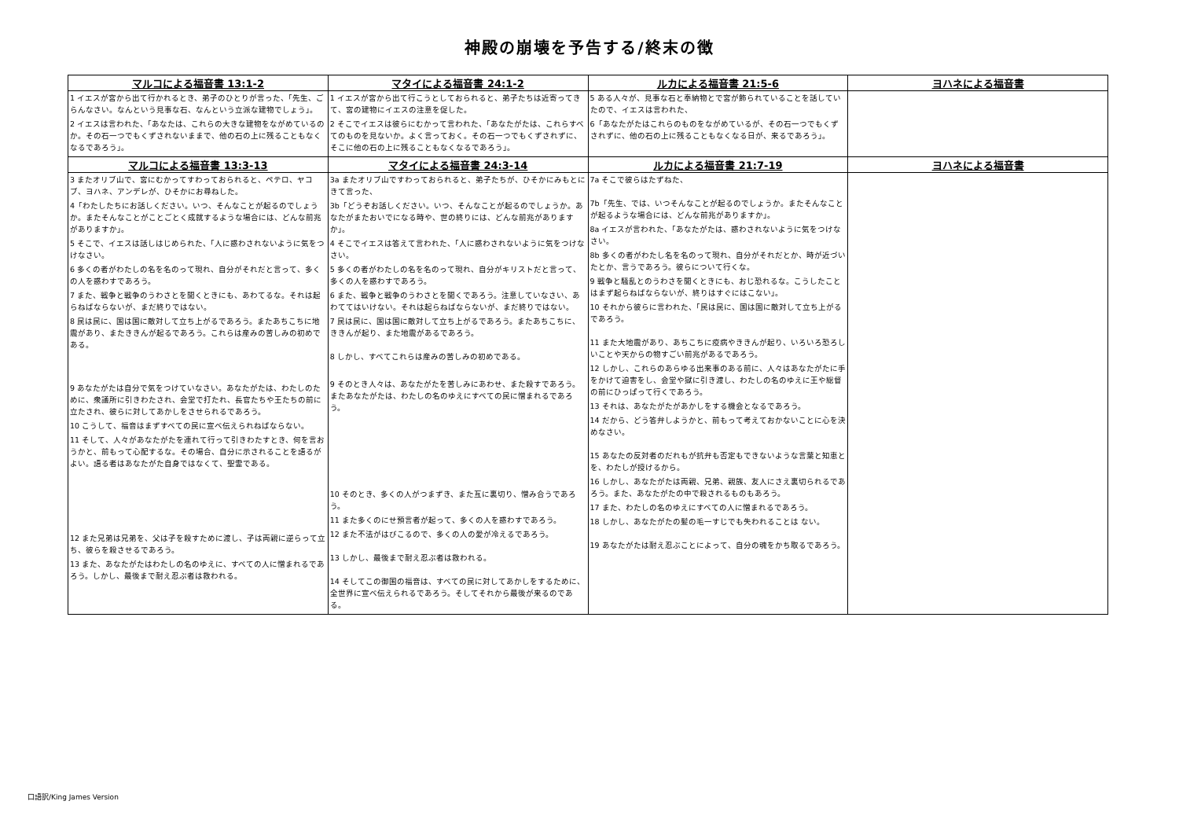神殿の崩壊を予告する/終末の徴
| マルコによる福音書 13:1-2 | マタイによる福音書 24:1-2 | ルカによる福音書 21:5-6 | ヨハネによる福音書 |
| --- | --- | --- | --- |
| 1 イエスが宮から出て行かれるとき、弟子のひとりが言った、「先生、ごらんなさい。なんという見事な石、なんという立派な建物でしょう」。 2 イエスは言われた、「あなたは、これらの大きな建物をながめているのか。その石一つでもくずされないままで、他の石の上に残ることもなくなるであろう」。 | 1 イエスが宮から出て行こうとしておられると、弟子たちは近寄ってきて、宮の建物にイエスの注意を促した。 2 そこでイエスは彼らにむかって言われた、「あなたがたは、これらすべてのものを見ないか。よく言っておく。その石一つでもくずされずに、そこに他の石の上に残ることもなくなるであろう」。 | 5 ある人々が、見事な石と奉納物とで宮が飾られていることを話していたので、イエスは言われた、 6「あなたがたはこれらのものをながめているが、その石一つでもくずされずに、他の石の上に残ることもなくなる日が、来るであろう」。 | |
| マルコによる福音書 13:3-13 | マタイによる福音書 24:3-14 | ルカによる福音書 21:7-19 | ヨハネによる福音書 |
| 3 またオリブ山で、宮にむかってすわっておられると、ペテロ、ヤコブ、ヨハネ、アンデレが、ひそかにお尋ねした。 4「わたしたちにお話しください。いつ、そんなことが起るのでしょうか。またそんなことがことごとく成就するような場合には、どんな前兆がありますか」。 5 そこで、イエスは話しはじめられた、「人に惑わされないように気をつけなさい。 6 多くの者がわたしの名を名のって現れ、自分がそれだと言って、多くの人を惑わすであろう。 7 また、戦争と戦争のうわさとを聞くときにも、あわてるな。それは起らねばならないが、まだ終りではない。 8 民は民に、国は国に敵対して立ち上がるであろう。またあちこちに地震があり、またききんが起るであろう。これらは産みの苦しみの初めである。 9 あなたがたは自分で気をつけていなさい。あなたがたは、わたしのために、衆議所に引きわたされ、会堂で打たれ、長官たちや王たちの前に立たされ、彼らに対してあかしをさせられるであろう。 10 こうして、福音はまずすべての民に宣べ伝えられねばならない。 11 そして、人々があなたがたを連れて行って引きわたすとき、何を言おうかと、前もって心配するな。その場合、自分に示されることを語るがよい。語る者はあなたがた自身ではなくて、聖霊である。 12 また兄弟は兄弟を、父は子を殺すために渡し、子は両親に逆らって立ち、彼らを殺させるであろう。 13 また、あなたがたはわたしの名のゆえに、すべての人に憎まれるであろう。しかし、最後まで耐え忍ぶ者は救われる。 | 3a またオリブ山ですわっておられると、弟子たちが、ひそかにみもとにきて言った、 3b「どうぞお話しください。いつ、そんなことが起るのでしょうか。あなたがまたおいでになる時や、世の終りには、どんな前兆がありますか」。 4 そこでイエスは答えて言われた、「人に惑わされないように気をつけなさい。 5 多くの者がわたしの名を名のって現れ、自分がキリストだと言って、多くの人を惑わすであろう。 6 また、戦争と戦争のうわさとを聞くであろう。注意していなさい、あわててはいけない。それは起らねばならないが、まだ終りではない。 7 民は民に、国は国に敵対して立ち上がるであろう。またあちこちに、ききんが起り、また地震があるであろう。 8 しかし、すべてこれらは産みの苦しみの初めである。 9 そのとき人々は、あなたがたを苦しみにあわせ、また殺すであろう。またあなたがたは、わたしの名のゆえにすべての民に憎まれるであろう。 10 そのとき、多くの人がつまずき、また互に裏切り、憎み合うであろう。 11 また多くのにせ預言者が起って、多くの人を惑わすであろう。 12 また不法がはびこるので、多くの人の愛が冷えるであろう。 13 しかし、最後まで耐え忍ぶ者は救われる。 14 そしてこの御国の福音は、すべての民に対してあかしをするために、全世界に宣べ伝えられるであろう。そしてそれから最後が来るのである。 | 7a そこで彼らはたずねた、 7b「先生、では、いつそんなことが起るのでしょうか。またそんなことが起るような場合には、どんな前兆がありますか」。 8a イエスが言われた、「あなたがたは、惑わされないように気をつけなさい。 8b 多くの者がわたし名を名のって現れ、自分がそれだとか、時が近づいたとか、言うであろう。彼らについて行くな。 9 戦争と騒乱とのうわさを聞くときにも、おじ恐れるな。こうしたことはまず起らねばならないが、終りはすぐにはこない」。 10 それから彼らに言われた、「民は民に、国は国に敵対して立ち上がるであろう。 11 また大地震があり、あちこちに疫病やききんが起り、いろいろ恐ろしいことや天からの物すごい前兆があるであろう。 12 しかし、これらのあらゆる出来事のある前に、人々はあなたがたに手をかけて迫害をし、会堂や獄に引き渡し、わたしの名のゆえに王や総督の前にひっぱって行くであろう。 13 それは、あなたがたがあかしをする機会となるであろう。 14 だから、どう答弁しようかと、前もって考えておかないことに心を決めなさい。 15 あなたの反対者のだれもが抗弁も否定もできないような言葉と知恵とを、わたしが授けるから。 16 しかし、あなたがたは両親、兄弟、親族、友人にさえ裏切られるであろう。また、あなたがたの中で殺されるものもあろう。 17 また、わたしの名のゆえにすべての人に憎まれるであろう。 18 しかし、あなたがたの髪の毛一すじでも失われることは ない。 19 あなたがたは耐え忍ぶことによって、自分の魂をかち取るであろう。 | |
口語訳/King James Version